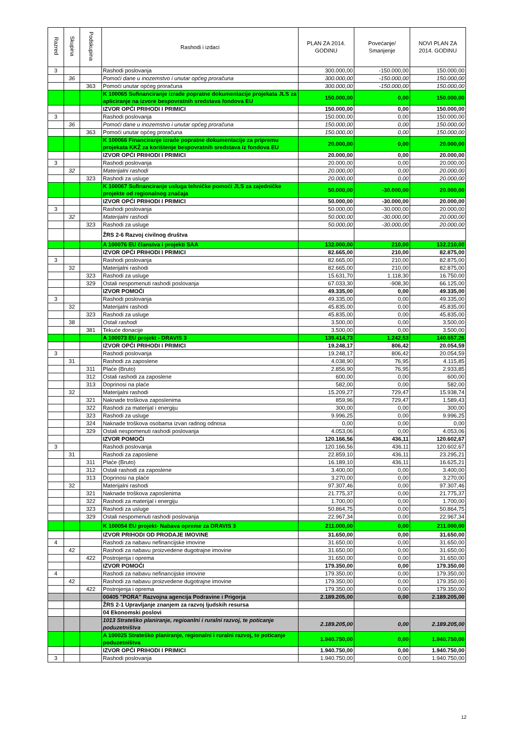| Razred | Skupina | Podskupina | Rashodi i izdaci | PLAN ZA 2014. GODINU | Povećanje/ Smanjenje | NOVI PLAN ZA 2014. GODINU |
| --- | --- | --- | --- | --- | --- | --- |
| 3 | | | Rashodi poslovanja | 300.000,00 | -150.000,00 | 150.000,00 |
| | 36 | | Pomoći dane u inozemstvo i unutar općeg proračuna | 300.000,00 | -150.000,00 | 150.000,00 |
| | | 363 | Pomoći unutar općeg proračuna | 300.000,00 | -150.000,00 | 150.000,00 |
| | | | K 100065 Sufinanciranje izrade popratne dokumentacije projekata JLS za apliciranje na izvore bespovratnih sredstava fondova EU | 150.000,00 | 0,00 | 150.000,00 |
| | | | IZVOR OPĆI PRIHODI I PRIMICI | 150.000,00 | 0,00 | 150.000,00 |
| 3 | | | Rashodi poslovanja | 150.000,00 | 0,00 | 150.000,00 |
| | 36 | | Pomoći dane u inozemstvo i unutar općeg proračuna | 150.000,00 | 0,00 | 150.000,00 |
| | | 363 | Pomoći unutar općeg proračuna | 150.000,00 | 0,00 | 150.000,00 |
| | | | K 100066 Financiranje izrade popratne dokumentacije za pripremu projekata KKŽ za korištenje bespovratnih sredstava iz fondova EU | 20.000,00 | 0,00 | 20.000,00 |
| | | | IZVOR OPĆI PRIHODI I PRIMICI | 20.000,00 | 0,00 | 20.000,00 |
| 3 | | | Rashodi poslovanja | 20.000,00 | 0,00 | 20.000,00 |
| | 32 | | Materijalni rashodi | 20.000,00 | 0,00 | 20.000,00 |
| | | 323 | Rashodi za usluge | 20.000,00 | 0,00 | 20.000,00 |
| | | | K 100067 Sufinanciranje usluga tehničke pomoći JLS za zajedničke projekte od regionalnog značaja | 50.000,00 | -30.000,00 | 20.000,00 |
| | | | IZVOR OPĆI PRIHODI I PRIMICI | 50.000,00 | -30.000,00 | 20.000,00 |
| 3 | | | Rashodi poslovanja | 50.000,00 | -30.000,00 | 20.000,00 |
| | 32 | | Materijalni rashodi | 50.000,00 | -30.000,00 | 20.000,00 |
| | | 323 | Rashodi za usluge | 50.000,00 | -30.000,00 | 20.000,00 |
| | | | ŽRS 2-6 Razvoj civilnog društva | | | |
| | | | A 100076 EU članstva i projekti SAA | 132.000,00 | 210,00 | 132.210,00 |
| | | | IZVOR OPĆI PRIHODI I PRIMICI | 82.665,00 | 210,00 | 82.875,00 |
| 3 | | | Rashodi poslovanja | 82.665,00 | 210,00 | 82.875,00 |
| | 32 | | Materijalni rashodi | 82.665,00 | 210,00 | 82.875,00 |
| | | 323 | Rashodi za usluge | 15.631,70 | 1.118,30 | 16.750,00 |
| | | 329 | Ostali nespomenuti rashodi poslovanja | 67.033,30 | -908,30 | 66.125,00 |
| | | | IZVOR POMOĆI | 49.335,00 | 0,00 | 49.335,00 |
| 3 | | | Rashodi poslovanja | 49.335,00 | 0,00 | 49.335,00 |
| | 32 | | Materijalni rashodi | 45.835,00 | 0,00 | 45.835,00 |
| | | 323 | Rashodi za usluge | 45.835,00 | 0,00 | 45.835,00 |
| | 38 | | Ostali rashodi | 3.500,00 | 0,00 | 3.500,00 |
| | | 381 | Tekuće donacije | 3.500,00 | 0,00 | 3.500,00 |
| | | | A 100073 EU projekt - DRAVIS 3 | 139.414,73 | 1.242,53 | 140.657,26 |
| | | | IZVOR OPĆI PRIHODI I PRIMICI | 19.248,17 | 806,42 | 20.054,59 |
| 3 | | | Rashodi poslovanja | 19.248,17 | 806,42 | 20.054,59 |
| | 31 | | Rashodi za zaposlene | 4.038,90 | 76,95 | 4.115,85 |
| | | 311 | Plaće (Bruto) | 2.856,90 | 76,95 | 2.933,85 |
| | | 312 | Ostali rashodi za zaposlene | 600,00 | 0,00 | 600,00 |
| | | 313 | Doprinosi na plaće | 582,00 | 0,00 | 582,00 |
| | 32 | | Materijalni rashodi | 15.209,27 | 729,47 | 15.938,74 |
| | | 321 | Naknade troškova zaposlenima | 859,96 | 729,47 | 1.589,43 |
| | | 322 | Rashodi za materijal i energiju | 300,00 | 0,00 | 300,00 |
| | | 323 | Rashodi za usluge | 9.996,25 | 0,00 | 9.996,25 |
| | | 324 | Naknade troškova osobama izvan radnog odnosa | 0,00 | 0,00 | 0,00 |
| | | 329 | Ostali nespomenuti rashodi poslovanja | 4.053,06 | 0,00 | 4.053,06 |
| | | | IZVOR POMOĆI | 120.166,56 | 436,11 | 120.602,67 |
| 3 | | | Rashodi poslovanja | 120.166,56 | 436,11 | 120.602,67 |
| | 31 | | Rashodi za zaposlene | 22.859,10 | 436,11 | 23.295,21 |
| | | 311 | Plaće (Bruto) | 16.189,10 | 436,11 | 16.625,21 |
| | | 312 | Ostali rashodi za zaposlene | 3.400,00 | 0,00 | 3.400,00 |
| | | 313 | Doprinosi na plaće | 3.270,00 | 0,00 | 3.270,00 |
| | 32 | | Materijalni rashodi | 97.307,46 | 0,00 | 97.307,46 |
| | | 321 | Naknade troškova zaposlenima | 21.775,37 | 0,00 | 21.775,37 |
| | | 322 | Rashodi za materijal i energiju | 1.700,00 | 0,00 | 1.700,00 |
| | | 323 | Rashodi za usluge | 50.864,75 | 0,00 | 50.864,75 |
| | | 329 | Ostali nespomenuti rashodi poslovanja | 22.967,34 | 0,00 | 22.967,34 |
| | | | K 100054 EU projekt- Nabava opreme za DRAVIS 3 | 211.000,00 | 0,00 | 211.000,00 |
| | | | IZVOR PRIHODI OD PRODAJE IMOVINE | 31.650,00 | 0,00 | 31.650,00 |
| 4 | | | Rashodi za nabavu nefinancijske imovine | 31.650,00 | 0,00 | 31.650,00 |
| | 42 | | Rashodi za nabavu proizvedene dugotrajne imovine | 31.650,00 | 0,00 | 31.650,00 |
| | | 422 | Postrojenja i oprema | 31.650,00 | 0,00 | 31.650,00 |
| | | | IZVOR POMOĆI | 179.350,00 | 0,00 | 179.350,00 |
| 4 | | | Rashodi za nabavu nefinancijske imovine | 179.350,00 | 0,00 | 179.350,00 |
| | 42 | | Rashodi za nabavu proizvedene dugotrajne imovine | 179.350,00 | 0,00 | 179.350,00 |
| | | 422 | Postrojenja i oprema | 179.350,00 | 0,00 | 179.350,00 |
| | | | 00405 "PORA" Razvojna agencija Podravine i Prigorja | 2.189.205,00 | 0,00 | 2.189.205,00 |
| | | | ŽRS 2-1 Upravljanje znanjem za razvoj ljudskih resursa | | | |
| | | | 04 Ekonomski poslovi | | | |
| | | | 1013 Strateško planiranje, regioanlni i ruralni razvoj, te poticanje poduzetništva | 2.189.205,00 | 0,00 | 2.189.205,00 |
| | | | A 100025 Strateško planiranje, regionalni i ruralni razvoj, te poticanje poduzetništva | 1.940.750,00 | 0,00 | 1.940.750,00 |
| | | | IZVOR OPĆI PRIHODI I PRIMICI | 1.940.750,00 | 0,00 | 1.940.750,00 |
| 3 | | | Rashodi poslovanja | 1.940.750,00 | 0,00 | 1.940.750,00 |
12